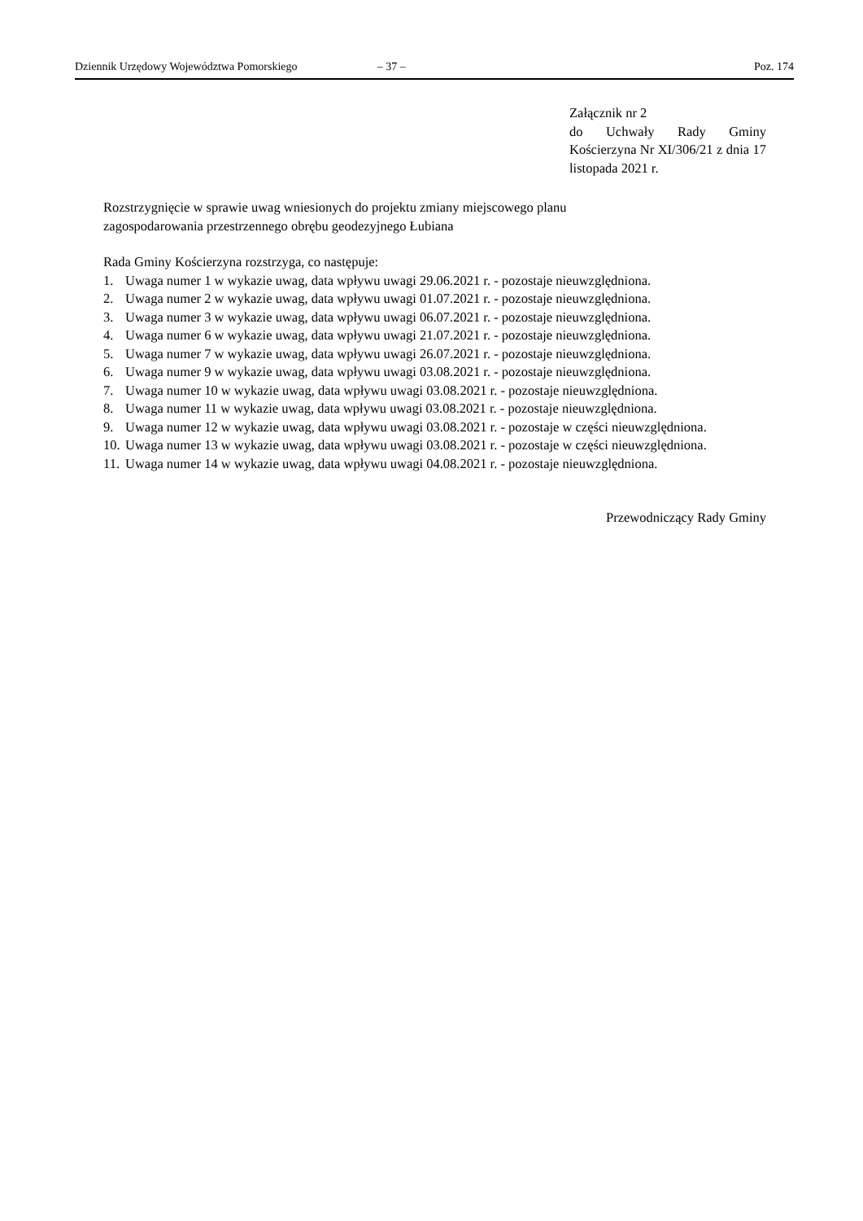Dziennik Urzędowy Województwa Pomorskiego – 37 – Poz. 174
Załącznik nr 2
do Uchwały Rady Gminy Kościerzyna Nr XI/306/21 z dnia 17 listopada 2021 r.
Rozstrzygnięcie w sprawie uwag wniesionych do projektu zmiany miejscowego planu
zagospodarowania przestrzennego obrębu geodezyjnego Łubiana
Rada Gminy Kościerzyna rozstrzyga, co następuje:
1. Uwaga numer 1 w wykazie uwag, data wpływu uwagi 29.06.2021 r. - pozostaje nieuwzględniona.
2. Uwaga numer 2 w wykazie uwag, data wpływu uwagi 01.07.2021 r. - pozostaje nieuwzględniona.
3. Uwaga numer 3 w wykazie uwag, data wpływu uwagi 06.07.2021 r. - pozostaje nieuwzględniona.
4. Uwaga numer 6 w wykazie uwag, data wpływu uwagi 21.07.2021 r. - pozostaje nieuwzględniona.
5. Uwaga numer 7 w wykazie uwag, data wpływu uwagi 26.07.2021 r. - pozostaje nieuwzględniona.
6. Uwaga numer 9 w wykazie uwag, data wpływu uwagi 03.08.2021 r. - pozostaje nieuwzględniona.
7. Uwaga numer 10 w wykazie uwag, data wpływu uwagi 03.08.2021 r. - pozostaje nieuwzględniona.
8. Uwaga numer 11 w wykazie uwag, data wpływu uwagi 03.08.2021 r. - pozostaje nieuwzględniona.
9. Uwaga numer 12 w wykazie uwag, data wpływu uwagi 03.08.2021 r. - pozostaje w części nieuwzględniona.
10. Uwaga numer 13 w wykazie uwag, data wpływu uwagi 03.08.2021 r. - pozostaje w części nieuwzględniona.
11. Uwaga numer 14 w wykazie uwag, data wpływu uwagi 04.08.2021 r. - pozostaje nieuwzględniona.
Przewodniczący Rady Gminy